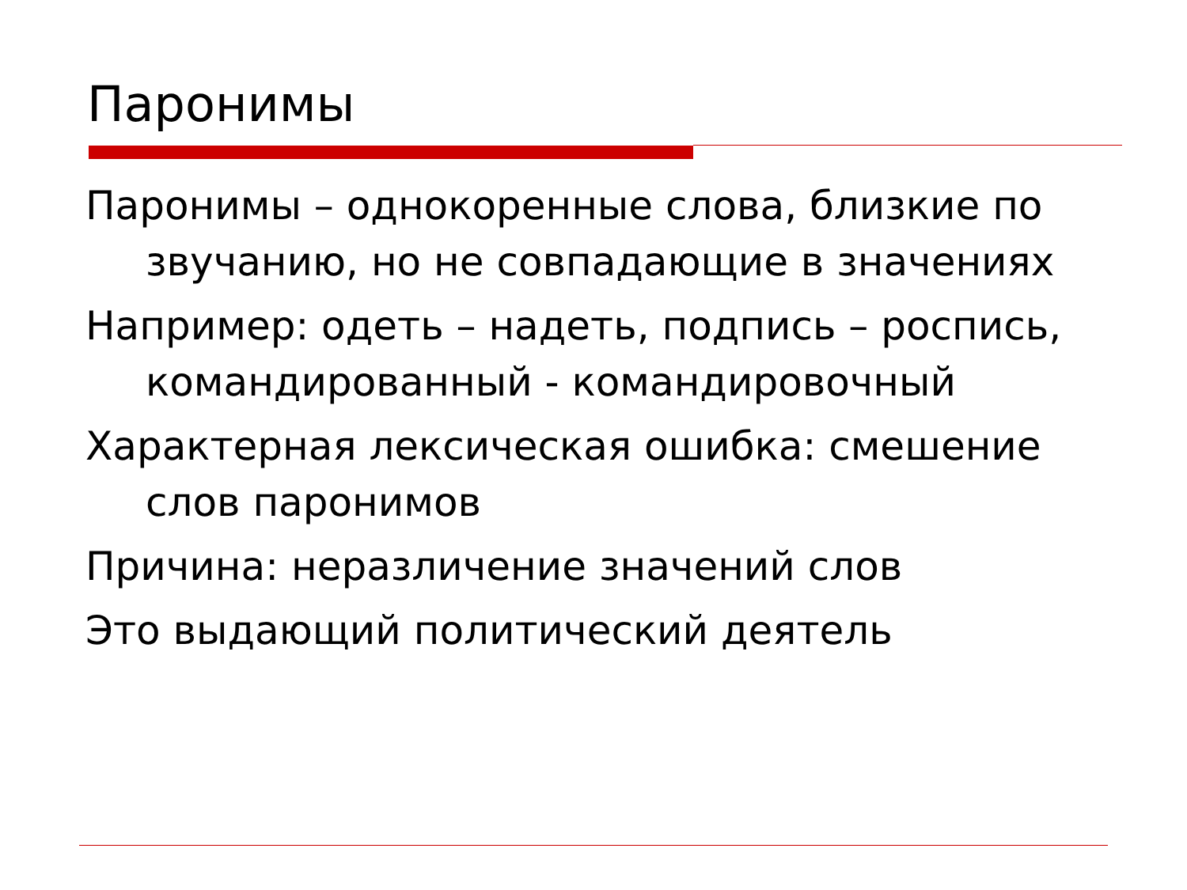Паронимы
Паронимы – однокоренные слова, близкие по звучанию, но не совпадающие в значениях
Например: одеть – надеть, подпись – роспись, командированный - командировочный
Характерная лексическая ошибка: смешение слов паронимов
Причина: неразличение значений слов
Это выдающий политический деятель